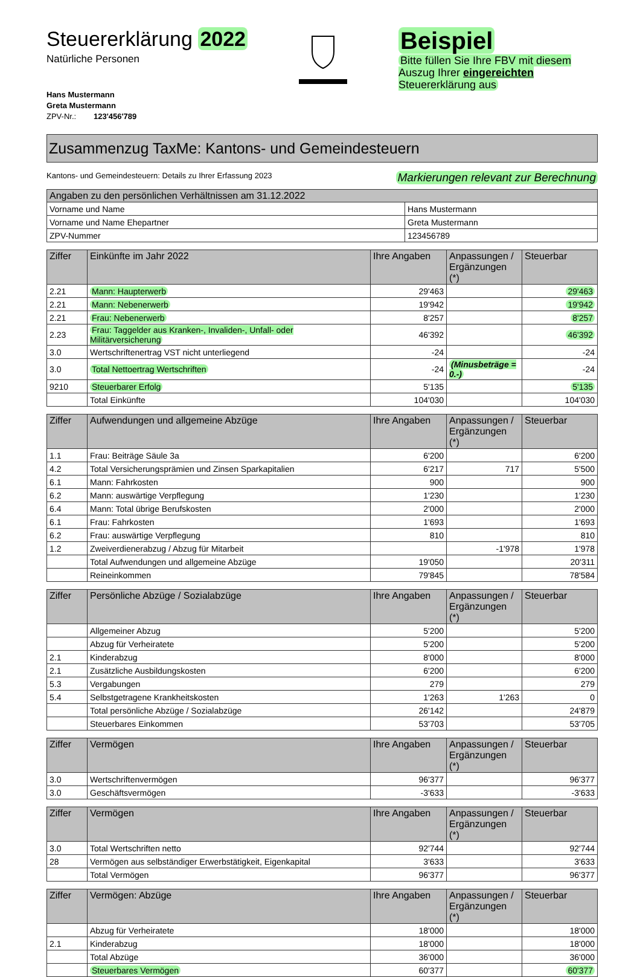Steuererklärung 2022
Natürliche Personen
Hans Mustermann
Greta Mustermann
ZPV-Nr.: 123'456'789
Beispiel
Bitte füllen Sie Ihre FBV mit diesem Auszug Ihrer eingereichten Steuererklärung aus
Zusammenzug TaxMe: Kantons- und Gemeindesteuern
Kantons- und Gemeindesteuern: Details zu Ihrer Erfassung 2023 Markierungen relevant zur Berechnung
| Angaben zu den persönlichen Verhältnissen am 31.12.2022 | |
| --- | --- |
| Vorname und Name | Hans Mustermann |
| Vorname und Name Ehepartner | Greta Mustermann |
| ZPV-Nummer | 123456789 |
| Ziffer | Einkünfte im Jahr 2022 | Ihre Angaben | Anpassungen / Ergänzungen (*) | Steuerbar |
| --- | --- | --- | --- | --- |
| 2.21 | Mann: Haupterwerb | 29'463 | | 29'463 |
| 2.21 | Mann: Nebenerwerb | 19'942 | | 19'942 |
| 2.21 | Frau: Nebenerwerb | 8'257 | | 8'257 |
| 2.23 | Frau: Taggelder aus Kranken-, Invaliden-, Unfall- oder Militärversicherung | 46'392 | | 46'392 |
| 3.0 | Wertschriftenertrag VST nicht unterliegend | -24 | | -24 |
| 3.0 | Total Nettoertrag Wertschriften | -24 | (Minusbeträge = 0.-) | -24 |
| 9210 | Steuerbarer Erfolg | 5'135 | | 5'135 |
| | Total Einkünfte | 104'030 | | 104'030 |
| Ziffer | Aufwendungen und allgemeine Abzüge | Ihre Angaben | Anpassungen / Ergänzungen (*) | Steuerbar |
| --- | --- | --- | --- | --- |
| 1.1 | Frau: Beiträge Säule 3a | 6'200 | | 6'200 |
| 4.2 | Total Versicherungsprämien und Zinsen Sparkapitalien | 6'217 | 717 | 5'500 |
| 6.1 | Mann: Fahrkosten | 900 | | 900 |
| 6.2 | Mann: auswärtige Verpflegung | 1'230 | | 1'230 |
| 6.4 | Mann: Total übrige Berufskosten | 2'000 | | 2'000 |
| 6.1 | Frau: Fahrkosten | 1'693 | | 1'693 |
| 6.2 | Frau: auswärtige Verpflegung | 810 | | 810 |
| 1.2 | Zweiverdienerabzug / Abzug für Mitarbeit | | -1'978 | 1'978 |
| | Total Aufwendungen und allgemeine Abzüge | 19'050 | | 20'311 |
| | Reineinkommen | 79'845 | | 78'584 |
| Ziffer | Persönliche Abzüge / Sozialabzüge | Ihre Angaben | Anpassungen / Ergänzungen (*) | Steuerbar |
| --- | --- | --- | --- | --- |
| | Allgemeiner Abzug | 5'200 | | 5'200 |
| | Abzug für Verheiratete | 5'200 | | 5'200 |
| 2.1 | Kinderabzug | 8'000 | | 8'000 |
| 2.1 | Zusätzliche Ausbildungskosten | 6'200 | | 6'200 |
| 5.3 | Vergabungen | 279 | | 279 |
| 5.4 | Selbstgetragene Krankheitskosten | 1'263 | 1'263 | 0 |
| | Total persönliche Abzüge / Sozialabzüge | 26'142 | | 24'879 |
| | Steuerbares Einkommen | 53'703 | | 53'705 |
| Ziffer | Vermögen | Ihre Angaben | Anpassungen / Ergänzungen (*) | Steuerbar |
| --- | --- | --- | --- | --- |
| 3.0 | Wertschriftenvermögen | 96'377 | | 96'377 |
| 3.0 | Geschäftsvermögen | -3'633 | | -3'633 |
| Ziffer | Vermögen | Ihre Angaben | Anpassungen / Ergänzungen (*) | Steuerbar |
| --- | --- | --- | --- | --- |
| 3.0 | Total Wertschriften netto | 92'744 | | 92'744 |
| 28 | Vermögen aus selbständiger Erwerbstätigkeit, Eigenkapital | 3'633 | | 3'633 |
| | Total Vermögen | 96'377 | | 96'377 |
| Ziffer | Vermögen: Abzüge | Ihre Angaben | Anpassungen / Ergänzungen (*) | Steuerbar |
| --- | --- | --- | --- | --- |
| | Abzug für Verheiratete | 18'000 | | 18'000 |
| 2.1 | Kinderabzug | 18'000 | | 18'000 |
| | Total Abzüge | 36'000 | | 36'000 |
| | Steuerbares Vermögen | 60'377 | | 60'377 |